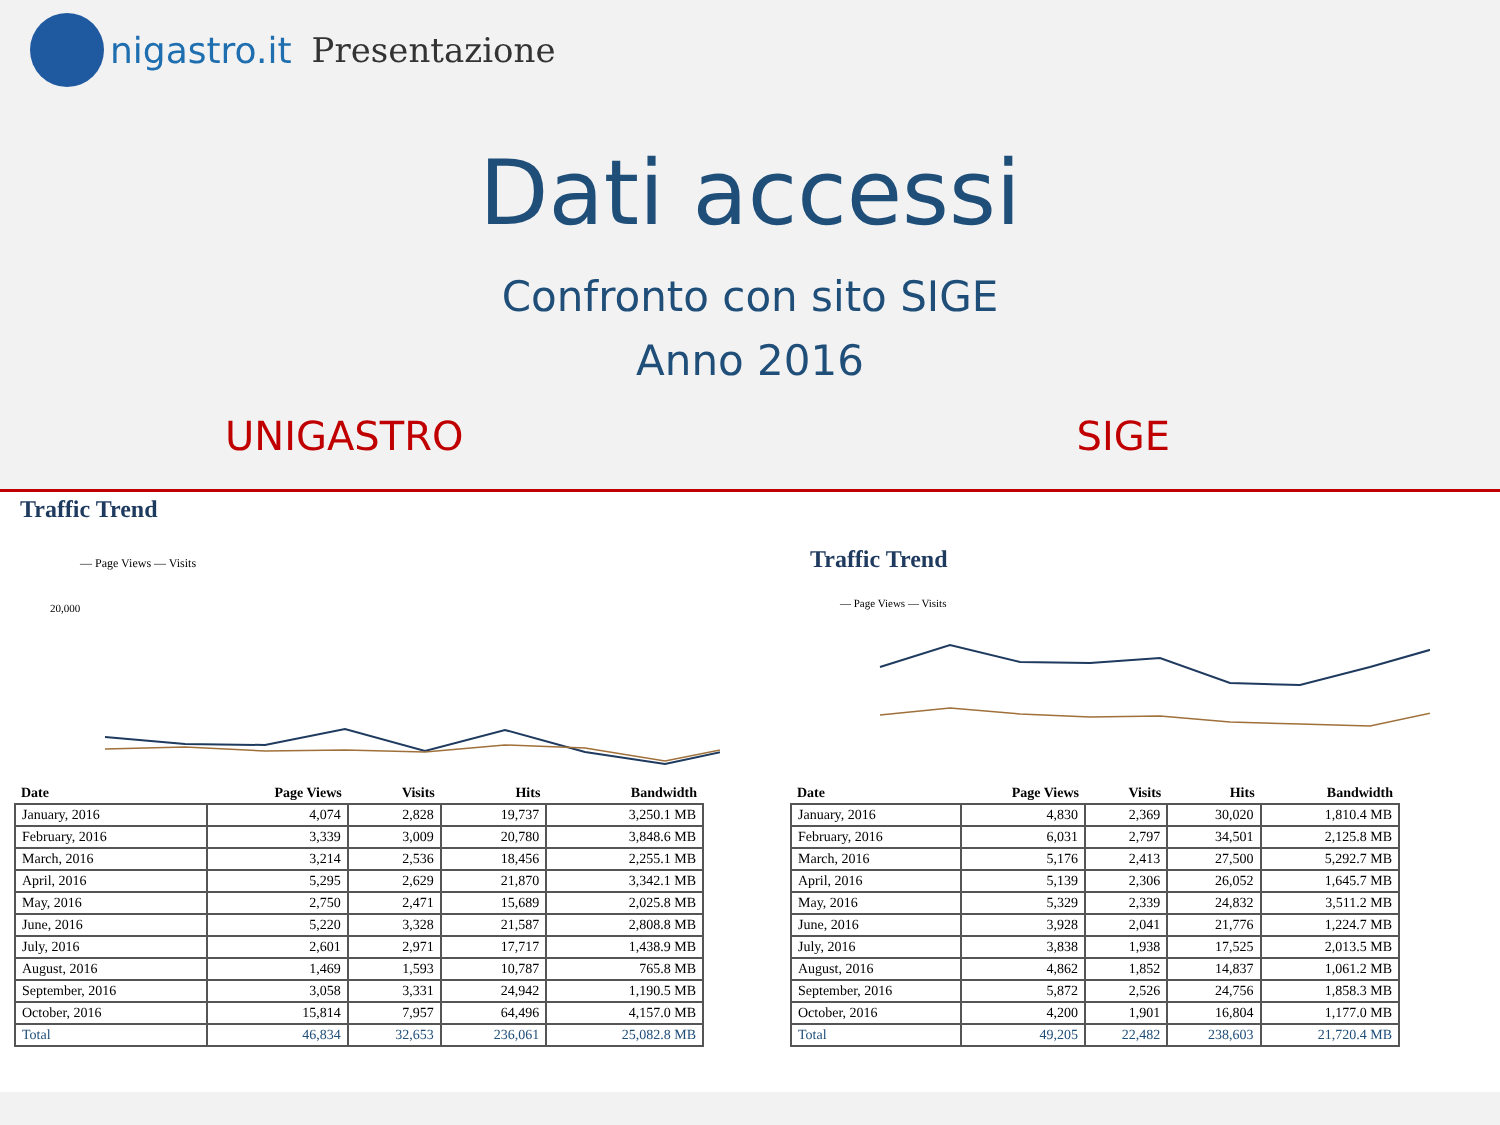nigastro.it Presentazione
Dati accessi
Confronto con sito SIGE
Anno 2016
UNIGASTRO SIGE
Traffic Trend
— Page Views — Visits
20,000
| Date | Page Views | Visits | Hits | Bandwidth |
| --- | --- | --- | --- | --- |
| January, 2016 | 4,074 | 2,828 | 19,737 | 3,250.1 MB |
| February, 2016 | 3,339 | 3,009 | 20,780 | 3,848.6 MB |
| March, 2016 | 3,214 | 2,536 | 18,456 | 2,255.1 MB |
| April, 2016 | 5,295 | 2,629 | 21,870 | 3,342.1 MB |
| May, 2016 | 2,750 | 2,471 | 15,689 | 2,025.8 MB |
| June, 2016 | 5,220 | 3,328 | 21,587 | 2,808.8 MB |
| July, 2016 | 2,601 | 2,971 | 17,717 | 1,438.9 MB |
| August, 2016 | 1,469 | 1,593 | 10,787 | 765.8 MB |
| September, 2016 | 3,058 | 3,331 | 24,942 | 1,190.5 MB |
| October, 2016 | 15,814 | 7,957 | 64,496 | 4,157.0 MB |
| Total | 46,834 | 32,653 | 236,061 | 25,082.8 MB |
Traffic Trend
— Page Views — Visits
| Date | Page Views | Visits | Hits | Bandwidth |
| --- | --- | --- | --- | --- |
| January, 2016 | 4,830 | 2,369 | 30,020 | 1,810.4 MB |
| February, 2016 | 6,031 | 2,797 | 34,501 | 2,125.8 MB |
| March, 2016 | 5,176 | 2,413 | 27,500 | 5,292.7 MB |
| April, 2016 | 5,139 | 2,306 | 26,052 | 1,645.7 MB |
| May, 2016 | 5,329 | 2,339 | 24,832 | 3,511.2 MB |
| June, 2016 | 3,928 | 2,041 | 21,776 | 1,224.7 MB |
| July, 2016 | 3,838 | 1,938 | 17,525 | 2,013.5 MB |
| August, 2016 | 4,862 | 1,852 | 14,837 | 1,061.2 MB |
| September, 2016 | 5,872 | 2,526 | 24,756 | 1,858.3 MB |
| October, 2016 | 4,200 | 1,901 | 16,804 | 1,177.0 MB |
| Total | 49,205 | 22,482 | 238,603 | 21,720.4 MB |